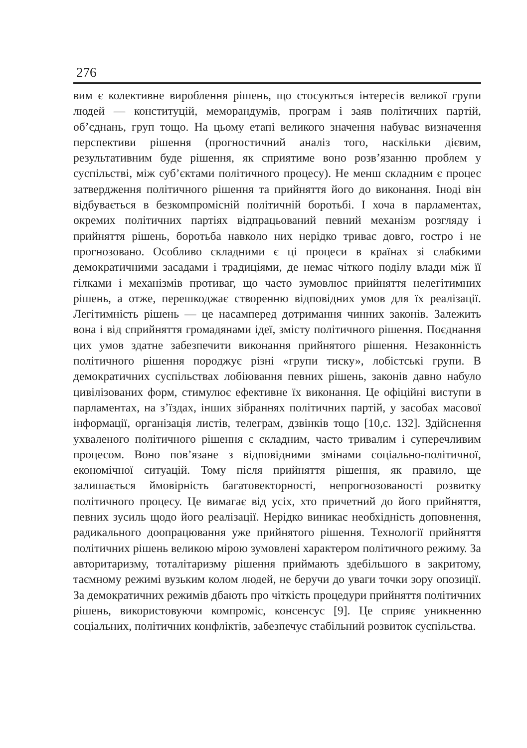276
вим є колективне вироблення рішень, що стосуються інтересів великої групи людей — конституцій, меморандумів, програм і заяв політичних партій, об’єднань, груп тощо. На цьому етапі великого значення набуває визначення перспективи рішення (прогностичний аналіз того, наскільки дієвим, результативним буде рішення, як сприятиме воно розв’язанню проблем у суспільстві, між суб’єктами політичного процесу). Не менш складним є процес затвердження політичного рішення та прийняття його до виконання. Іноді він відбувається в безкомпромісній політичній боротьбі. І хоча в парламентах, окремих політичних партіях відпрацьований певний механізм розгляду і прийняття рішень, боротьба навколо них нерідко триває довго, гостро і не прогнозовано. Особливо складними є ці процеси в країнах зі слабкими демократичними засадами і традиціями, де немає чіткого поділу влади між її гілками і механізмів противаг, що часто зумовлює прийняття нелегітимних рішень, а отже, перешкоджає створенню відповідних умов для їх реалізації. Легітимність рішень — це насамперед дотримання чинних законів. Залежить вона і від сприйняття громадянами ідеї, змісту політичного рішення. Поєднання цих умов здатне забезпечити виконання прийнятого рішення. Незаконність політичного рішення породжує різні «групи тиску», лобістські групи. В демократичних суспільствах лобіювання певних рішень, законів давно набуло цивілізованих форм, стимулює ефективне їх виконання. Це офіційні виступи в парламентах, на з’їздах, інших зібраннях політичних партій, у засобах масової інформації, організація листів, телеграм, дзвінків тощо [10,с. 132]. Здійснення ухваленого політичного рішення є складним, часто тривалим і суперечливим процесом. Воно пов’язане з відповідними змінами соціально-політичної, економічної ситуацій. Тому після прийняття рішення, як правило, ще залишається ймовірність багатовекторності, непрогнозованості розвитку політичного процесу. Це вимагає від усіх, хто причетний до його прийняття, певних зусиль щодо його реалізації. Нерідко виникає необхідність доповнення, радикального доопрацювання уже прийнятого рішення. Технології прийняття політичних рішень великою мірою зумовлені характером політичного режиму. За авторитаризму, тоталітаризму рішення приймають здебільшого в закритому, таємному режимі вузьким колом людей, не беручи до уваги точки зору опозиції. За демократичних режимів дбають про чіткість процедури прийняття політичних рішень, використовуючи компроміс, консенсус [9]. Це сприяє уникненню соціальних, політичних конфліктів, забезпечує стабільний розвиток суспільства.